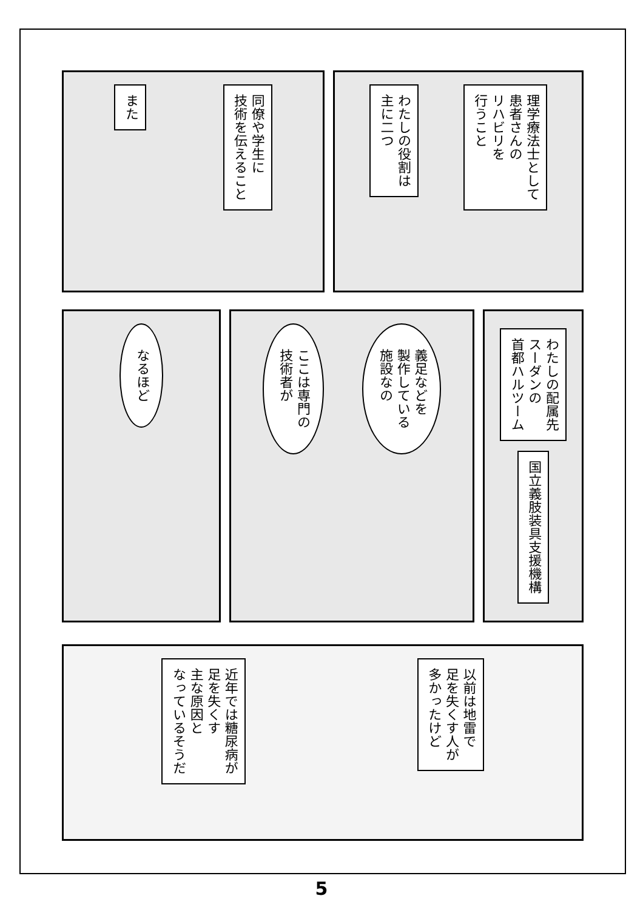また
同僚や学生に
技術を伝えること
わたしの役割は
主に二つ
理学療法士として
患者さんの
リハビリを
行うこと
なるほど
ここは専門の
技術者が
義足などを
製作している
施設なの
わたしの配属先
スーダンの
首都ハルツーム
国立義肢装具支援機構
近年では糖尿病が
足を失くす
主な原因と
なっているそうだ
以前は地雷で
足を失くす人が
多かったけど
5